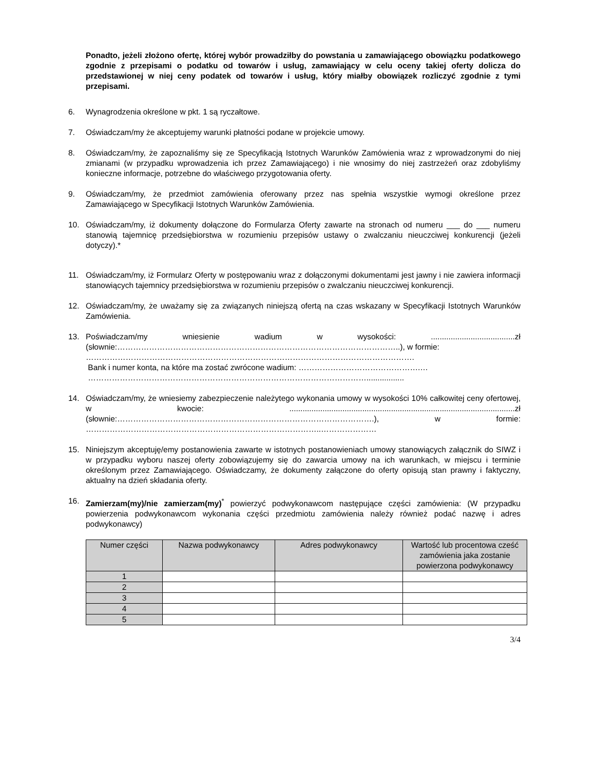Ponadto, jeżeli złożono ofertę, której wybór prowadziłby do powstania u zamawiającego obowiązku podatkowego zgodnie z przepisami o podatku od towarów i usług, zamawiający w celu oceny takiej oferty dolicza do przedstawionej w niej ceny podatek od towarów i usług, który miałby obowiązek rozliczyć zgodnie z tymi przepisami.
6. Wynagrodzenia określone w pkt. 1 są ryczałtowe.
7. Oświadczam/my że akceptujemy warunki płatności podane w projekcie umowy.
8. Oświadczam/my, że zapoznaliśmy się ze Specyfikacją Istotnych Warunków Zamówienia wraz z wprowadzonymi do niej zmianami (w przypadku wprowadzenia ich przez Zamawiającego) i nie wnosimy do niej zastrzeżeń oraz zdobyliśmy konieczne informacje, potrzebne do właściwego przygotowania oferty.
9. Oświadczam/my, że przedmiot zamówienia oferowany przez nas spełnia wszystkie wymogi określone przez Zamawiającego w Specyfikacji Istotnych Warunków Zamówienia.
10. Oświadczam/my, iż dokumenty dołączone do Formularza Oferty zawarte na stronach od numeru ___ do ___ numeru stanowią tajemnicę przedsiębiorstwa w rozumieniu przepisów ustawy o zwalczaniu nieuczciwej konkurencji (jeżeli dotyczy).*
11. Oświadczam/my, iż Formularz Oferty w postępowaniu wraz z dołączonymi dokumentami jest jawny i nie zawiera informacji stanowiących tajemnicy przedsiębiorstwa w rozumieniu przepisów o zwalczaniu nieuczciwej konkurencji.
12. Oświadczam/my, że uważamy się za związanych niniejszą ofertą na czas wskazany w Specyfikacji Istotnych Warunków Zamówienia.
13. Poświadczam/my wniesienie wadium w wysokości: ......................................zł (słownie:……………………………………………………………………………………………..), w formie:
…………………………………………………………………………………………………………….
Bank i numer konta, na które ma zostać zwrócone wadium: ……………………………………….…
…………………………………………………………………………………………….................
14. Oświadczam/my, że wniesiemy zabezpieczenie należytego wykonania umowy w wysokości 10% całkowitej ceny ofertowej, w kwocie: ......................................................................................................zł (słownie:…………………………………………………………………………………….), w formie: ……………………………………………………………………………..…………………
15. Niniejszym akceptuję/emy postanowienia zawarte w istotnych postanowieniach umowy stanowiących załącznik do SIWZ i w przypadku wyboru naszej oferty zobowiązujemy się do zawarcia umowy na ich warunkach, w miejscu i terminie określonym przez Zamawiającego. Oświadczamy, że dokumenty załączone do oferty opisują stan prawny i faktyczny, aktualny na dzień składania oferty.
16. Zamierzam(my)/nie zamierzam(my)<sup>*</sup> powierzyć podwykonawcom następujące części zamówienia: (W przypadku powierzenia podwykonawcom wykonania części przedmiotu zamówienia należy również podać nazwę i adres podwykonawcy)
| Numer części | Nazwa podwykonawcy | Adres podwykonawcy | Wartość lub procentowa cześć zamówienia jaka zostanie powierzona podwykonawcy |
| --- | --- | --- | --- |
| 1 | | | |
| 2 | | | |
| 3 | | | |
| 4 | | | |
| 5 | | | |
3/4